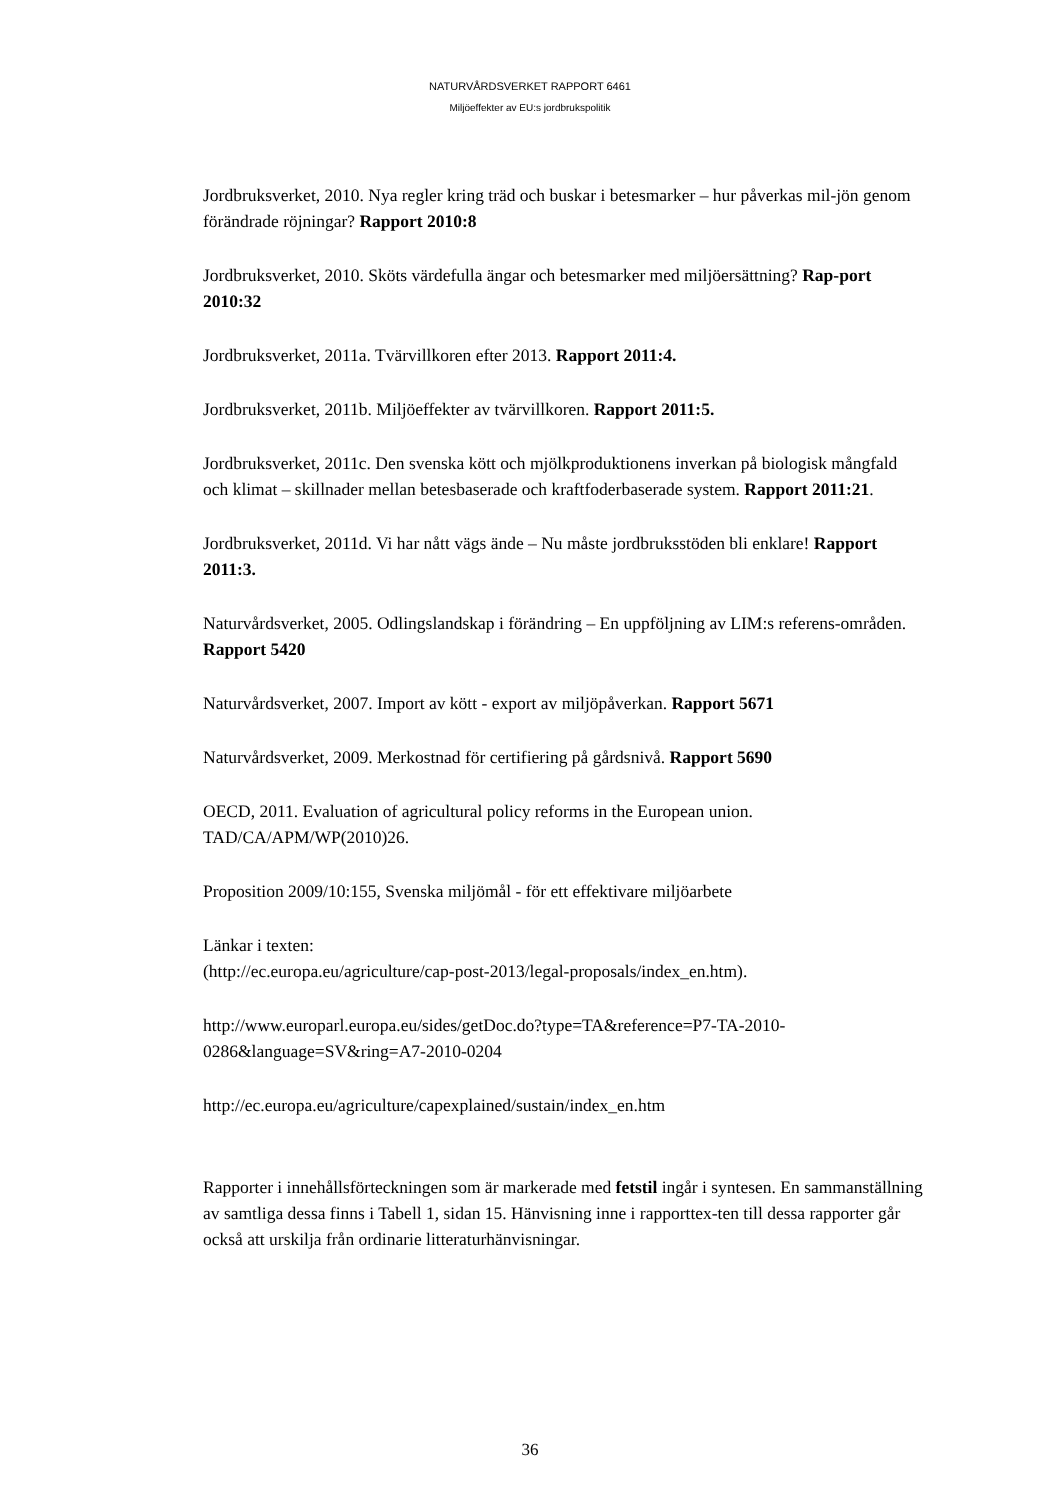NATURVÅRDSVERKET RAPPORT 6461
Miljöeffekter av EU:s jordbrukspolitik
Jordbruksverket, 2010. Nya regler kring träd och buskar i betesmarker – hur påverkas mil-jön genom förändrade röjningar? Rapport 2010:8
Jordbruksverket, 2010. Sköts värdefulla ängar och betesmarker med miljöersättning? Rap-port 2010:32
Jordbruksverket, 2011a. Tvärvillkoren efter 2013. Rapport 2011:4.
Jordbruksverket, 2011b. Miljöeffekter av tvärvillkoren. Rapport 2011:5.
Jordbruksverket, 2011c. Den svenska kött och mjölkproduktionens inverkan på biologisk mångfald och klimat – skillnader mellan betesbaserade och kraftfoderbaserade system. Rapport 2011:21.
Jordbruksverket, 2011d. Vi har nått vägs ände – Nu måste jordbruksstöden bli enklare! Rapport 2011:3.
Naturvårdsverket, 2005. Odlingslandskap i förändring – En uppföljning av LIM:s referens-områden. Rapport 5420
Naturvårdsverket, 2007. Import av kött - export av miljöpåverkan. Rapport 5671
Naturvårdsverket, 2009. Merkostnad för certifiering på gårdsnivå. Rapport 5690
OECD, 2011. Evaluation of agricultural policy reforms in the European union. TAD/CA/APM/WP(2010)26.
Proposition 2009/10:155, Svenska miljömål - för ett effektivare miljöarbete
Länkar i texten:
(http://ec.europa.eu/agriculture/cap-post-2013/legal-proposals/index_en.htm).
http://www.europarl.europa.eu/sides/getDoc.do?type=TA&reference=P7-TA-2010-0286&language=SV&ring=A7-2010-0204
http://ec.europa.eu/agriculture/capexplained/sustain/index_en.htm
Rapporter i innehållsförteckningen som är markerade med fetstil ingår i syntesen. En sammanställning av samtliga dessa finns i Tabell 1, sidan 15. Hänvisning inne i rapporttex-ten till dessa rapporter går också att urskilja från ordinarie litteraturhänvisningar.
36